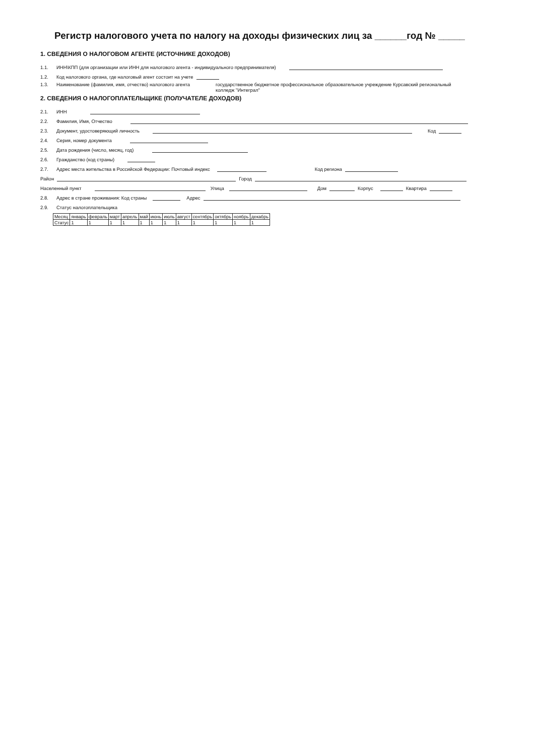Регистр налогового учета по налогу на доходы физических лиц за ______год № _____
1. СВЕДЕНИЯ О НАЛОГОВОМ АГЕНТЕ (ИСТОЧНИКЕ ДОХОДОВ)
1.1. ИНН\КПП (для организации или ИНН для налогового агента - индивидуального предпринимателя)
1.2. Код налогового органа, где налоговый агент состоит на учете
1.3. Наименование (фамилия, имя, отчество) налогового агента государственное бюджетное профессиональное образовательное учреждение Курсавский региональный колледж "Интеграл"
2. СВЕДЕНИЯ О НАЛОГОПЛАТЕЛЬЩИКЕ (ПОЛУЧАТЕЛЕ ДОХОДОВ)
2.1. ИНН
2.2. Фамилия, Имя, Отчество
2.3. Документ, удостоверяющий личность Код
2.4. Серия, номер документа
2.5. Дата рождения (число, месяц, год)
2.6. Гражданство (код страны)
2.7. Адрес места жительства в Российской Федерации: Почтовый индекс Код региона
Район Город
Населенный пункт Улица Дом Корпус Квартира
2.8. Адрес в стране проживания: Код страны Адрес
2.9. Статус налогоплательщика
| Месяц | январь | февраль | март | апрель | май | июнь | июль | август | сентябрь | октябрь | ноябрь | декабрь |
| Статус | 1 | 1 | 1 | 1 | 1 | 1 | 1 | 1 | 1 | 1 | 1 | 1 |